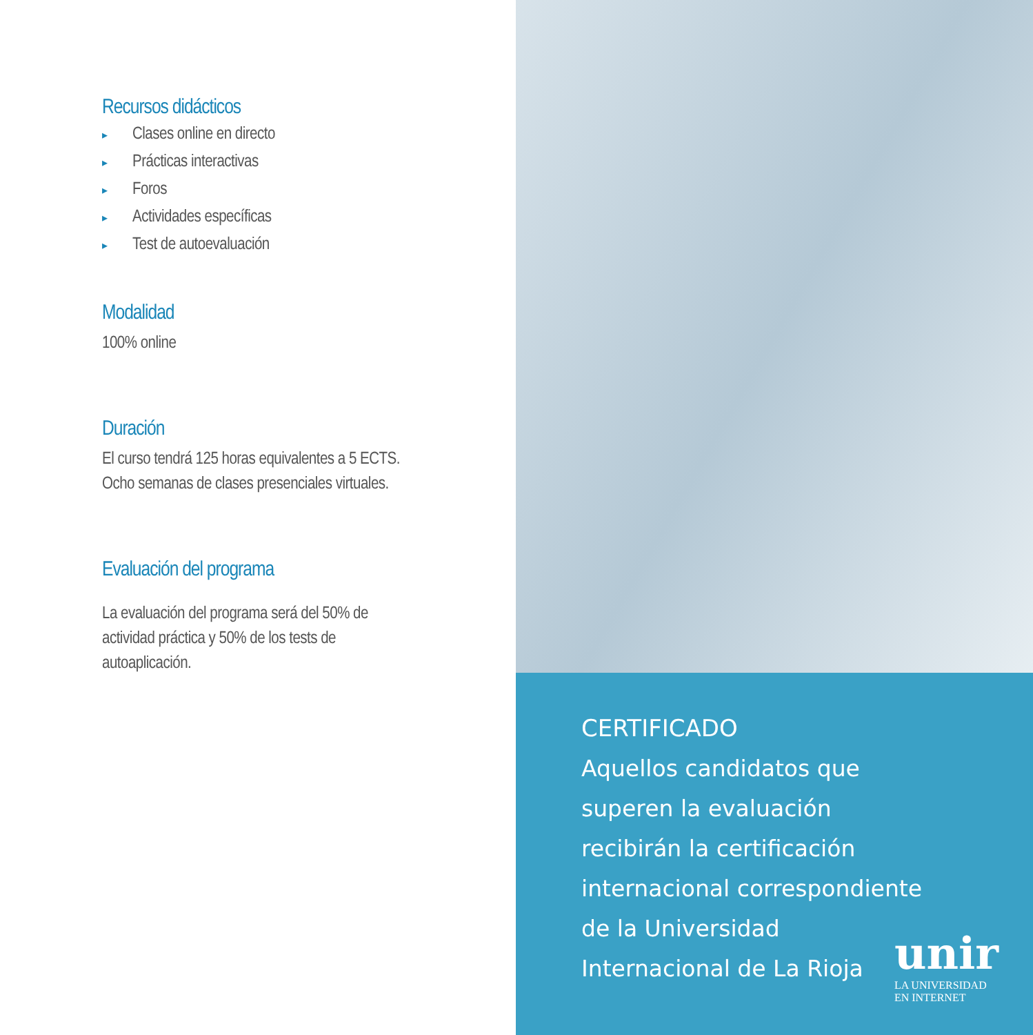Recursos didácticos
▸ Clases online en directo
▸ Prácticas interactivas
▸ Foros
▸ Actividades específicas
▸ Test de autoevaluación
Modalidad
100% online
Duración
El curso tendrá 125 horas equivalentes a 5 ECTS. Ocho semanas de clases presenciales virtuales.
Evaluación del programa
La evaluación del programa será del 50% de actividad práctica y 50% de los tests de autoaplicación.
CERTIFICADO
Aquellos candidatos que superen la evaluación recibirán la certificación internacional correspondiente de la Universidad Internacional de La Rioja
unir
LA UNIVERSIDAD
EN INTERNET